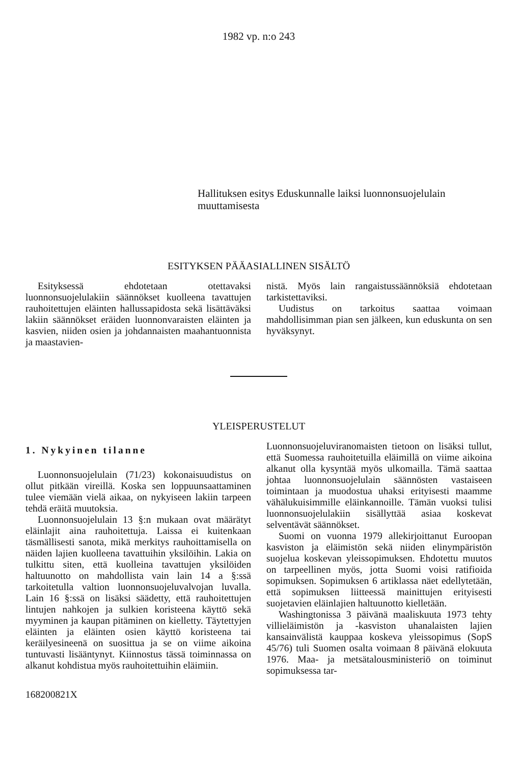1982 vp. n:o 243
Hallituksen esitys Eduskunnalle laiksi luonnonsuojelulain muuttamisesta
ESITYKSEN PÄÄASIALLINEN SISÄLTÖ
Esityksessä ehdotetaan otettavaksi luonnonsuojelulakiin säännökset kuolleena tavattujen rauhoitettujen eläinten hallussapidosta sekä lisättäväksi lakiin säännökset eräiden luonnonvaraisten eläinten ja kasvien, niiden osien ja johdannaisten maahantuonnista ja maastavien-
nistä. Myös lain rangaistussäännöksiä ehdotetaan tarkistettaviksi.
Uudistus on tarkoitus saattaa voimaan mahdollisimman pian sen jälkeen, kun eduskunta on sen hyväksynyt.
YLEISPERUSTELUT
1. Nykyinen tilanne
Luonnonsuojelulain (71/23) kokonaisuudistus on ollut pitkään vireillä. Koska sen loppuunsaattaminen tulee viemään vielä aikaa, on nykyiseen lakiin tarpeen tehdä eräitä muutoksia.
Luonnonsuojelulain 13 §:n mukaan ovat määrätyt eläinlajit aina rauhoitettuja. Laissa ei kuitenkaan täsmällisesti sanota, mikä merkitys rauhoittamisella on näiden lajien kuolleena tavattuihin yksilöihin. Lakia on tulkittu siten, että kuolleina tavattujen yksilöiden haltuunotto on mahdollista vain lain 14 a §:ssä tarkoitetulla valtion luonnonsuojeluvalvojan luvalla. Lain 16 §:ssä on lisäksi säädetty, että rauhoitettujen lintujen nahkojen ja sulkien koristeena käyttö sekä myyminen ja kaupan pitäminen on kielletty. Täytettyjen eläinten ja eläinten osien käyttö koristeena tai keräilyesineenä on suosittua ja se on viime aikoina tuntuvasti lisääntynyt. Kiinnostus tässä toiminnassa on alkanut kohdistua myös rauhoitettuihin eläimiin.
168200821X
Luonnonsuojeluviranomaisten tietoon on lisäksi tullut, että Suomessa rauhoitetuilla eläimillä on viime aikoina alkanut olla kysyntää myös ulkomailla. Tämä saattaa johtaa luonnonsuojelulain säännösten vastaiseen toimintaan ja muodostua uhaksi erityisesti maamme vähälukuisimmille eläinkannoille. Tämän vuoksi tulisi luonnonsuojelulakiin sisällyttää asiaa koskevat selventävät säännökset.
Suomi on vuonna 1979 allekirjoittanut Euroopan kasviston ja eläimistön sekä niiden elinympäristön suojelua koskevan yleissopimuksen. Ehdotettu muutos on tarpeellinen myös, jotta Suomi voisi ratifioida sopimuksen. Sopimuksen 6 artiklassa näet edellytetään, että sopimuksen liitteessä mainittujen erityisesti suojetavien eläinlajien haltuunotto kielletään.
Washingtonissa 3 päivänä maaliskuuta 1973 tehty villieläimistön ja -kasviston uhanalaisten lajien kansainvälistä kauppaa koskeva yleissopimus (SopS 45/76) tuli Suomen osalta voimaan 8 päivänä elokuuta 1976. Maa- ja metsätalousministeriö on toiminut sopimuksessa tar-